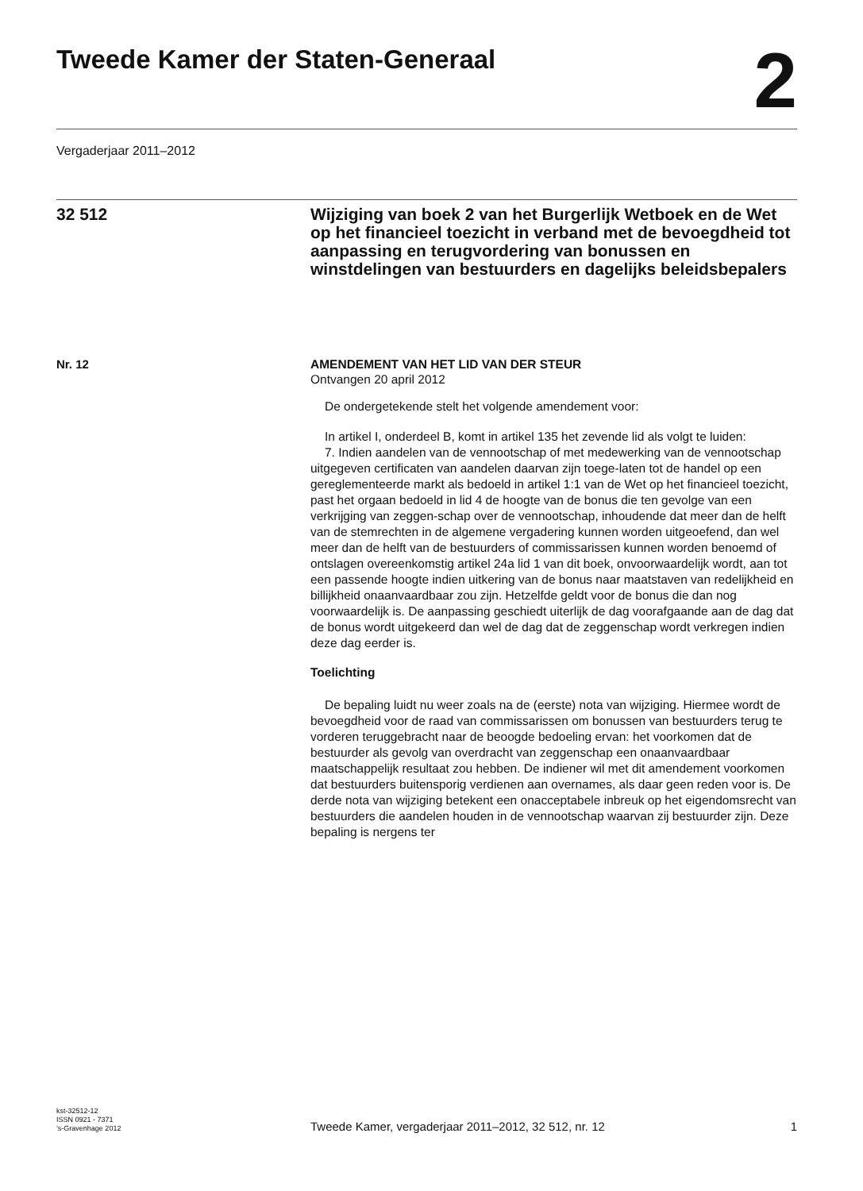Tweede Kamer der Staten-Generaal
2
Vergaderjaar 2011–2012
32 512
Wijziging van boek 2 van het Burgerlijk Wetboek en de Wet op het financieel toezicht in verband met de bevoegdheid tot aanpassing en terugvordering van bonussen en winstdelingen van bestuurders en dagelijks beleidsbepalers
Nr. 12 AMENDEMENT VAN HET LID VAN DER STEUR
Ontvangen 20 april 2012
De ondergetekende stelt het volgende amendement voor:
In artikel I, onderdeel B, komt in artikel 135 het zevende lid als volgt te luiden:
7. Indien aandelen van de vennootschap of met medewerking van de vennootschap uitgegeven certificaten van aandelen daarvan zijn toege-laten tot de handel op een gereglementeerde markt als bedoeld in artikel 1:1 van de Wet op het financieel toezicht, past het orgaan bedoeld in lid 4 de hoogte van de bonus die ten gevolge van een verkrijging van zeggen-schap over de vennootschap, inhoudende dat meer dan de helft van de stemrechten in de algemene vergadering kunnen worden uitgeoefend, dan wel meer dan de helft van de bestuurders of commissarissen kunnen worden benoemd of ontslagen overeenkomstig artikel 24a lid 1 van dit boek, onvoorwaardelijk wordt, aan tot een passende hoogte indien uitkering van de bonus naar maatstaven van redelijkheid en billijkheid onaanvaardbaar zou zijn. Hetzelfde geldt voor de bonus die dan nog voorwaardelijk is. De aanpassing geschiedt uiterlijk de dag voorafgaande aan de dag dat de bonus wordt uitgekeerd dan wel de dag dat de zeggenschap wordt verkregen indien deze dag eerder is.
Toelichting
De bepaling luidt nu weer zoals na de (eerste) nota van wijziging. Hiermee wordt de bevoegdheid voor de raad van commissarissen om bonussen van bestuurders terug te vorderen teruggebracht naar de beoogde bedoeling ervan: het voorkomen dat de bestuurder als gevolg van overdracht van zeggenschap een onaanvaardbaar maatschappelijk resultaat zou hebben. De indiener wil met dit amendement voorkomen dat bestuurders buitensporig verdienen aan overnames, als daar geen reden voor is. De derde nota van wijziging betekent een onacceptabele inbreuk op het eigendomsrecht van bestuurders die aandelen houden in de vennootschap waarvan zij bestuurder zijn. Deze bepaling is nergens ter
kst-32512-12
ISSN 0921 - 7371
’s-Gravenhage 2012
Tweede Kamer, vergaderjaar 2011–2012, 32 512, nr. 12
1